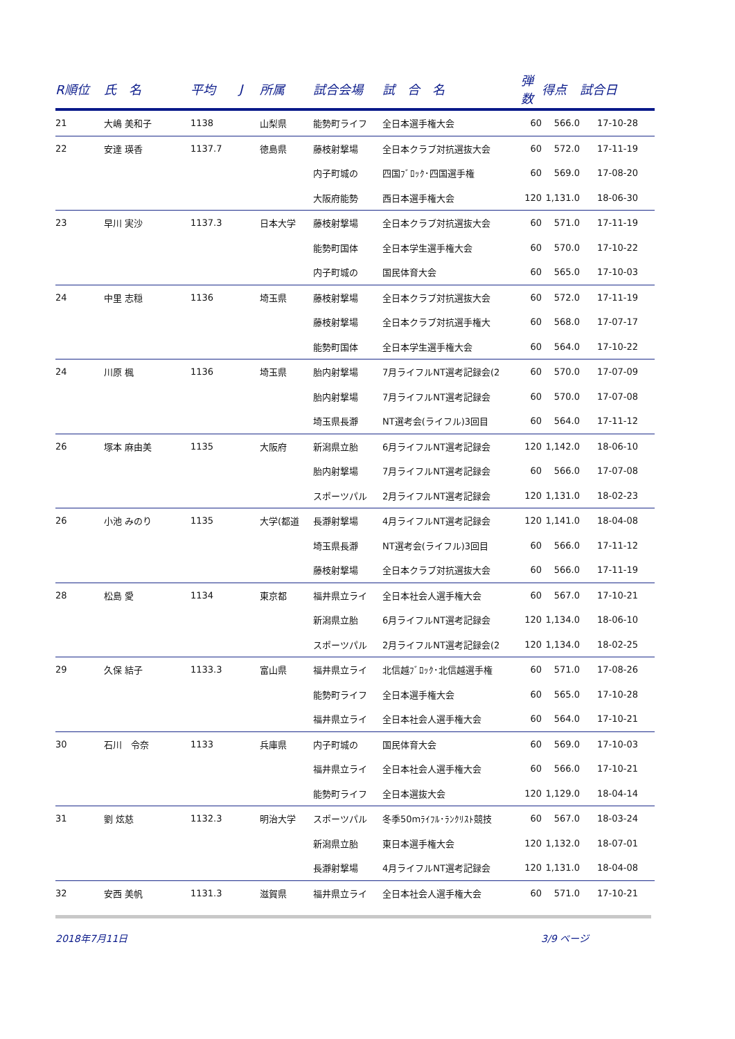| R順位 | 氏 名 | 平均 | J | 所属 | 試合会場 | 試 合 名 | 弾数 | 得点 | 試合日 |
| --- | --- | --- | --- | --- | --- | --- | --- | --- | --- |
| 21 | 大嶋 美和子 | 1138 | | 山梨県 | 能勢町ライフ | 全日本選手権大会 | 60 | 566.0 | 17-10-28 |
| 22 | 安達 瑛香 | 1137.7 | | 徳島県 | 藤枝射撃場 | 全日本クラブ対抗選抜大会 | 60 | 572.0 | 17-11-19 |
| | | | | | 内子町城の | 四国ﾌﾞﾛｯｸ･四国選手権 | 60 | 569.0 | 17-08-20 |
| | | | | | 大阪府能勢 | 西日本選手権大会 | 120 | 1,131.0 | 18-06-30 |
| 23 | 早川 実沙 | 1137.3 | | 日本大学 | 藤枝射撃場 | 全日本クラブ対抗選抜大会 | 60 | 571.0 | 17-11-19 |
| | | | | | 能勢町国体 | 全日本学生選手権大会 | 60 | 570.0 | 17-10-22 |
| | | | | | 内子町城の | 国民体育大会 | 60 | 565.0 | 17-10-03 |
| 24 | 中里 志穏 | 1136 | | 埼玉県 | 藤枝射撃場 | 全日本クラブ対抗選抜大会 | 60 | 572.0 | 17-11-19 |
| | | | | | 藤枝射撃場 | 全日本クラブ対抗選手権大 | 60 | 568.0 | 17-07-17 |
| | | | | | 能勢町国体 | 全日本学生選手権大会 | 60 | 564.0 | 17-10-22 |
| 24 | 川原 楓 | 1136 | | 埼玉県 | 胎内射撃場 | 7月ライフルNT選考記録会(2 | 60 | 570.0 | 17-07-09 |
| | | | | | 胎内射撃場 | 7月ライフルNT選考記録会 | 60 | 570.0 | 17-07-08 |
| | | | | | 埼玉県長瀞 | NT選考会(ライフル)3回目 | 60 | 564.0 | 17-11-12 |
| 26 | 塚本 麻由美 | 1135 | | 大阪府 | 新潟県立胎 | 6月ライフルNT選考記録会 | 120 | 1,142.0 | 18-06-10 |
| | | | | | 胎内射撃場 | 7月ライフルNT選考記録会 | 60 | 566.0 | 17-07-08 |
| | | | | | スポーツパル | 2月ライフルNT選考記録会 | 120 | 1,131.0 | 18-02-23 |
| 26 | 小池 みのり | 1135 | | 大学(都道 | 長瀞射撃場 | 4月ライフルNT選考記録会 | 120 | 1,141.0 | 18-04-08 |
| | | | | | 埼玉県長瀞 | NT選考会(ライフル)3回目 | 60 | 566.0 | 17-11-12 |
| | | | | | 藤枝射撃場 | 全日本クラブ対抗選抜大会 | 60 | 566.0 | 17-11-19 |
| 28 | 松島 愛 | 1134 | | 東京都 | 福井県立ライ | 全日本社会人選手権大会 | 60 | 567.0 | 17-10-21 |
| | | | | | 新潟県立胎 | 6月ライフルNT選考記録会 | 120 | 1,134.0 | 18-06-10 |
| | | | | | スポーツパル | 2月ライフルNT選考記録会(2 | 120 | 1,134.0 | 18-02-25 |
| 29 | 久保 結子 | 1133.3 | | 富山県 | 福井県立ライ | 北信越ﾌﾞﾛｯｸ･北信越選手権 | 60 | 571.0 | 17-08-26 |
| | | | | | 能勢町ライフ | 全日本選手権大会 | 60 | 565.0 | 17-10-28 |
| | | | | | 福井県立ライ | 全日本社会人選手権大会 | 60 | 564.0 | 17-10-21 |
| 30 | 石川 令奈 | 1133 | | 兵庫県 | 内子町城の | 国民体育大会 | 60 | 569.0 | 17-10-03 |
| | | | | | 福井県立ライ | 全日本社会人選手権大会 | 60 | 566.0 | 17-10-21 |
| | | | | | 能勢町ライフ | 全日本選抜大会 | 120 | 1,129.0 | 18-04-14 |
| 31 | 劉 炫慈 | 1132.3 | | 明治大学 | スポーツパル | 冬季50mﾗｲﾌﾙ･ﾗﾝｸﾘｽﾄ競技 | 60 | 567.0 | 18-03-24 |
| | | | | | 新潟県立胎 | 東日本選手権大会 | 120 | 1,132.0 | 18-07-01 |
| | | | | | 長瀞射撃場 | 4月ライフルNT選考記録会 | 120 | 1,131.0 | 18-04-08 |
| 32 | 安西 美帆 | 1131.3 | | 滋賀県 | 福井県立ライ | 全日本社会人選手権大会 | 60 | 571.0 | 17-10-21 |
2018年7月11日 3/9 ページ